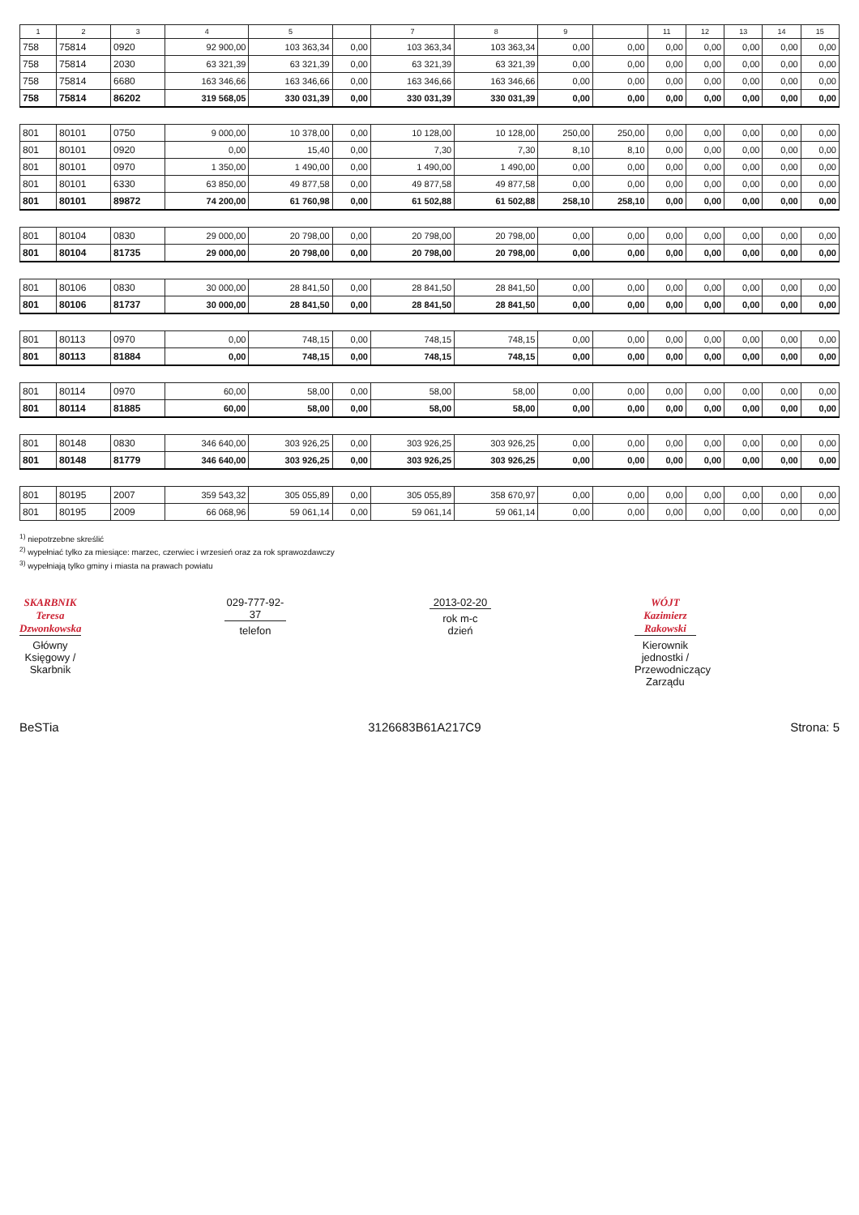| 1 | 2 | 3 | 4 | 5 | | 7 | 8 | 9 | | 11 | 12 | 13 | 14 | 15 |
| --- | --- | --- | --- | --- | --- | --- | --- | --- | --- | --- | --- | --- | --- | --- |
| 758 | 75814 | 0920 | 92 900,00 | 103 363,34 | 0,00 | 103 363,34 | 103 363,34 | 0,00 | 0,00 | 0,00 | 0,00 | 0,00 | 0,00 | 0,00 |
| 758 | 75814 | 2030 | 63 321,39 | 63 321,39 | 0,00 | 63 321,39 | 63 321,39 | 0,00 | 0,00 | 0,00 | 0,00 | 0,00 | 0,00 | 0,00 |
| 758 | 75814 | 6680 | 163 346,66 | 163 346,66 | 0,00 | 163 346,66 | 163 346,66 | 0,00 | 0,00 | 0,00 | 0,00 | 0,00 | 0,00 | 0,00 |
| 758 | 75814 | 86202 | 319 568,05 | 330 031,39 | 0,00 | 330 031,39 | 330 031,39 | 0,00 | 0,00 | 0,00 | 0,00 | 0,00 | 0,00 | 0,00 |
| 801 | 80101 | 0750 | 9 000,00 | 10 378,00 | 0,00 | 10 128,00 | 10 128,00 | 250,00 | 250,00 | 0,00 | 0,00 | 0,00 | 0,00 | 0,00 |
| 801 | 80101 | 0920 | 0,00 | 15,40 | 0,00 | 7,30 | 7,30 | 8,10 | 8,10 | 0,00 | 0,00 | 0,00 | 0,00 | 0,00 |
| 801 | 80101 | 0970 | 1 350,00 | 1 490,00 | 0,00 | 1 490,00 | 1 490,00 | 0,00 | 0,00 | 0,00 | 0,00 | 0,00 | 0,00 | 0,00 |
| 801 | 80101 | 6330 | 63 850,00 | 49 877,58 | 0,00 | 49 877,58 | 49 877,58 | 0,00 | 0,00 | 0,00 | 0,00 | 0,00 | 0,00 | 0,00 |
| 801 | 80101 | 89872 | 74 200,00 | 61 760,98 | 0,00 | 61 502,88 | 61 502,88 | 258,10 | 258,10 | 0,00 | 0,00 | 0,00 | 0,00 | 0,00 |
| 801 | 80104 | 0830 | 29 000,00 | 20 798,00 | 0,00 | 20 798,00 | 20 798,00 | 0,00 | 0,00 | 0,00 | 0,00 | 0,00 | 0,00 | 0,00 |
| 801 | 80104 | 81735 | 29 000,00 | 20 798,00 | 0,00 | 20 798,00 | 20 798,00 | 0,00 | 0,00 | 0,00 | 0,00 | 0,00 | 0,00 | 0,00 |
| 801 | 80106 | 0830 | 30 000,00 | 28 841,50 | 0,00 | 28 841,50 | 28 841,50 | 0,00 | 0,00 | 0,00 | 0,00 | 0,00 | 0,00 | 0,00 |
| 801 | 80106 | 81737 | 30 000,00 | 28 841,50 | 0,00 | 28 841,50 | 28 841,50 | 0,00 | 0,00 | 0,00 | 0,00 | 0,00 | 0,00 | 0,00 |
| 801 | 80113 | 0970 | 0,00 | 748,15 | 0,00 | 748,15 | 748,15 | 0,00 | 0,00 | 0,00 | 0,00 | 0,00 | 0,00 | 0,00 |
| 801 | 80113 | 81884 | 0,00 | 748,15 | 0,00 | 748,15 | 748,15 | 0,00 | 0,00 | 0,00 | 0,00 | 0,00 | 0,00 | 0,00 |
| 801 | 80114 | 0970 | 60,00 | 58,00 | 0,00 | 58,00 | 58,00 | 0,00 | 0,00 | 0,00 | 0,00 | 0,00 | 0,00 | 0,00 |
| 801 | 80114 | 81885 | 60,00 | 58,00 | 0,00 | 58,00 | 58,00 | 0,00 | 0,00 | 0,00 | 0,00 | 0,00 | 0,00 | 0,00 |
| 801 | 80148 | 0830 | 346 640,00 | 303 926,25 | 0,00 | 303 926,25 | 303 926,25 | 0,00 | 0,00 | 0,00 | 0,00 | 0,00 | 0,00 | 0,00 |
| 801 | 80148 | 81779 | 346 640,00 | 303 926,25 | 0,00 | 303 926,25 | 303 926,25 | 0,00 | 0,00 | 0,00 | 0,00 | 0,00 | 0,00 | 0,00 |
| 801 | 80195 | 2007 | 359 543,32 | 305 055,89 | 0,00 | 305 055,89 | 358 670,97 | 0,00 | 0,00 | 0,00 | 0,00 | 0,00 | 0,00 | 0,00 |
| 801 | 80195 | 2009 | 66 068,96 | 59 061,14 | 0,00 | 59 061,14 | 59 061,14 | 0,00 | 0,00 | 0,00 | 0,00 | 0,00 | 0,00 | 0,00 |
<sup>1)</sup> niepotrzebne skreślić
<sup>2)</sup> wypełniać tylko za miesiące: marzec, czerwiec i wrzesień oraz za rok sprawozdawczy
<sup>3)</sup> wypełniają tylko gminy i miasta na prawach powiatu
SKARBNIK
Teresa Dzwonkowska
Główny Księgowy / Skarbnik
029-777-92-37
telefon
2013-02-20
rok m-c dzień
WÓJT
Kazimierz Rakowski
Kierownik jednostki / Przewodniczący Zarządu
BeSTia 3126683B61A217C9 Strona: 5